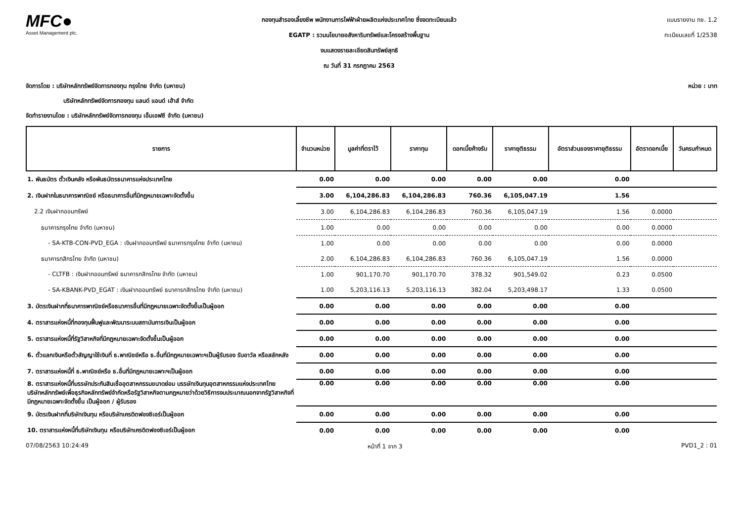MFC●
Asset Management plc.
กองทุนสำรองเลี้ยงชีพ พนักงานการไฟฟ้าฝ่ายผลิตแห่งประเทศไทย ซึ่งจดทะเบียนแล้ว
EGATP : รวมนโยบายอสังหาริมทรัพย์และโครงสร้างพื้นฐาน
งบแสดงรายละเอียดสินทรัพย์สุทธิ
ณ วันที่ 31 กรกฎาคม 2563
แบบรายงาน กช. 1.2
ทะเบียนเลขที่ 1/2538
จัดการโดย : บริษัทหลักทรัพย์จัดการกองทุน กรุงไทย จำกัด (มหาชน) หน่วย : บาท
บริษัทหลักทรัพย์จัดการกองทุน แลนด์ แอนด์ เฮ้าส์ จำกัด
จัดทำรายงานโดย : บริษัทหลักทรัพย์จัดการกองทุน เอ็มเอฟซี จำกัด (มหาชน)
| รายการ | จำนวนหน่วย | มูลค่าที่ตราไว้ | ราคาทุน | ดอกเบี้ยค้างรับ | ราคายุติธรรม | อัตราส่วนของราคายุติธรรม | อัตราดอกเบี้ย | วันครบกำหนด |
| --- | --- | --- | --- | --- | --- | --- | --- | --- |
| 1. พันธบัตร ตั๋วเงินคลัง หรือพันธบัตรธนาคารแห่งประเทศไทย | 0.00 | 0.00 | 0.00 | 0.00 | 0.00 | 0.00 | | |
| 2. เงินฝากในธนาคารพาณิชย์ หรือธนาคารอื่นที่มีกฎหมายเฉพาะจัดตั้งขึ้น | 3.00 | 6,104,286.83 | 6,104,286.83 | 760.36 | 6,105,047.19 | 1.56 | | |
| 2.2 เงินฝากออมทรัพย์ | 3.00 | 6,104,286.83 | 6,104,286.83 | 760.36 | 6,105,047.19 | 1.56 | 0.0000 | |
| ธนาคารกรุงไทย จำกัด (มหาชน) | 1.00 | 0.00 | 0.00 | 0.00 | 0.00 | 0.00 | 0.0000 | |
| - SA-KTB-CON-PVD_EGA : เงินฝากออมทรัพย์ ธนาคารกรุงไทย จำกัด (มหาชน) | 1.00 | 0.00 | 0.00 | 0.00 | 0.00 | 0.00 | 0.0000 | |
| ธนาคารกสิกรไทย จำกัด (มหาชน) | 2.00 | 6,104,286.83 | 6,104,286.83 | 760.36 | 6,105,047.19 | 1.56 | 0.0000 | |
| - CLTFB : เงินฝากออมทรัพย์ ธนาคารกสิกรไทย จำกัด (มหาชน) | 1.00 | 901,170.70 | 901,170.70 | 378.32 | 901,549.02 | 0.23 | 0.0500 | |
| - SA-KBANK-PVD_EGAT : เงินฝากออมทรัพย์ ธนาคารกสิกรไทย จำกัด (มหาชน) | 1.00 | 5,203,116.13 | 5,203,116.13 | 382.04 | 5,203,498.17 | 1.33 | 0.0500 | |
| 3. บัตรเงินฝากที่ธนาคารพาณิชย์หรือธนาคารอื่นที่มีกฎหมายเฉพาะจัดตั้งขึ้นเป็นผู้ออก | 0.00 | 0.00 | 0.00 | 0.00 | 0.00 | 0.00 | | |
| 4. ตราสารแห่งหนี้ที่กองทุนฟื้นฟูและพัฒนาระบบสถาบันการเงินเป็นผู้ออก | 0.00 | 0.00 | 0.00 | 0.00 | 0.00 | 0.00 | | |
| 5. ตราสารแห่งหนี้ที่รัฐวิสาหกิจที่มีกฎหมายเฉพาะจัดตั้งขึ้นเป็นผู้ออก | 0.00 | 0.00 | 0.00 | 0.00 | 0.00 | 0.00 | | |
| 6. ตั๋วแลกเงินหรือตั๋วสัญญาใช้เงินที่ ธ.พาณิชย์หรือ ธ.อื่นที่มีกฎหมายเฉพาะฯเป็นผู้รับรอง รับอาวัล หรือสลักหลัง | 0.00 | 0.00 | 0.00 | 0.00 | 0.00 | 0.00 | | |
| 7. ตราสารแห่งหนี้ที่ ธ.พาณิชย์หรือ ธ.อื่นที่มีกฎหมายเฉพาะฯเป็นผู้ออก | 0.00 | 0.00 | 0.00 | 0.00 | 0.00 | 0.00 | | |
| 8. ตราสารแห่งหนี้ที่บรรษัทประกันสินเชื่ออุตสาหกรรมขนาดย่อม บรรษัทเงินทุนอุตสาหกรรมแห่งประเทศไทย บริษัทหลักทรัพย์เพื่อธุรกิจหลักทรัพย์จำกัดหรือรัฐวิสาหกิจตามกฎหมายว่าด้วยวิธีการงบประมาณนอกจากรัฐวิสาหกิจที่มีกฎหมายเฉพาะจัดตั้งขึ้น เป็นผู้ออก / ผู้รับรอง | 0.00 | 0.00 | 0.00 | 0.00 | 0.00 | 0.00 | | |
| 9. บัตรเงินฝากที่บริษัทเงินทุน หรือบริษัทเครดิตฟองซิเอร์เป็นผู้ออก | 0.00 | 0.00 | 0.00 | 0.00 | 0.00 | 0.00 | | |
| 10. ตราสารแห่งหนี้ที่บริษัทเงินทุน หรือบริษัทเครดิตฟองซิเอร์เป็นผู้ออก | 0.00 | 0.00 | 0.00 | 0.00 | 0.00 | 0.00 | | |
07/08/2563 10:24:49 หน้าที่ 1 จาก 3 PVD1_2 : 01